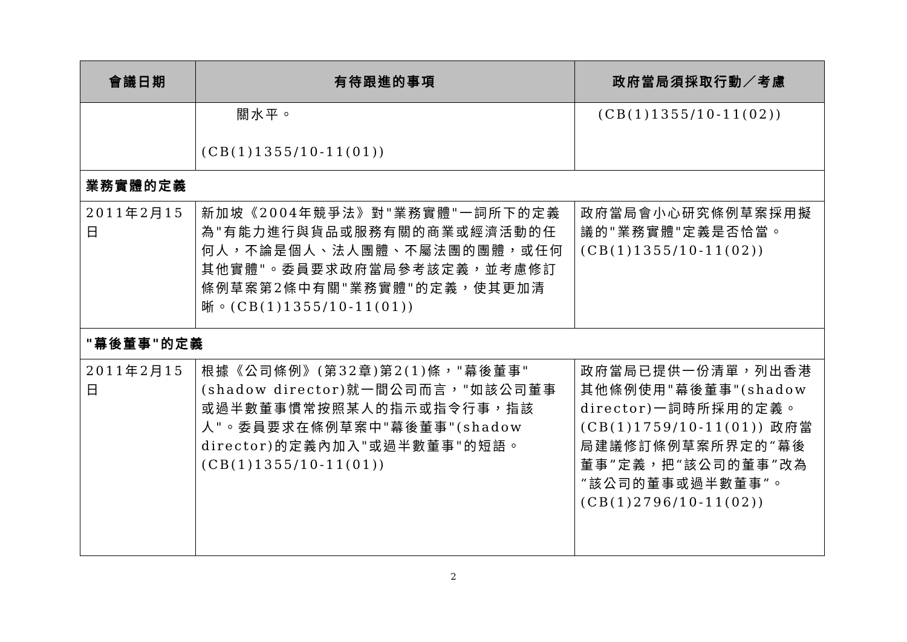| 會議日期 | 有待跟進的事項 | 政府當局須採取行動／考慮 |
| --- | --- | --- |
| | 關水平。 (CB(1)1355/10-11(01)) | (CB(1)1355/10-11(02)) |
| 業務實體的定義 | | |
| 2011年2月15日 | 新加坡《2004年競爭法》對"業務實體"一詞所下的定義為"有能力進行與貨品或服務有關的商業或經濟活動的任何人，不論是個人、法人團體、不屬法團的團體，或任何其他實體"。委員要求政府當局參考該定義，並考慮修訂條例草案第2條中有關"業務實體"的定義，使其更加清晰。(CB(1)1355/10-11(01)) | 政府當局會小心研究條例草案採用擬議的"業務實體"定義是否恰當。 (CB(1)1355/10-11(02)) |
| "幕後董事"的定義 | | |
| 2011年2月15日 | 根據《公司條例》(第32章)第2(1)條，"幕後董事"(shadow director)就一間公司而言，"如該公司董事或過半數董事慣常按照某人的指示或指令行事，指該人"。委員要求在條例草案中"幕後董事"(shadow director)的定義內加入"或過半數董事"的短語。(CB(1)1355/10-11(01)) | 政府當局已提供一份清單，列出香港其他條例使用"幕後董事"(shadow director)一詞時所採用的定義。(CB(1)1759/10-11(01)) 政府當局建議修訂條例草案所界定的“幕後董事”定義，把“該公司的董事”改為“該公司的董事或過半數董事”。 (CB(1)2796/10-11(02)) |
2